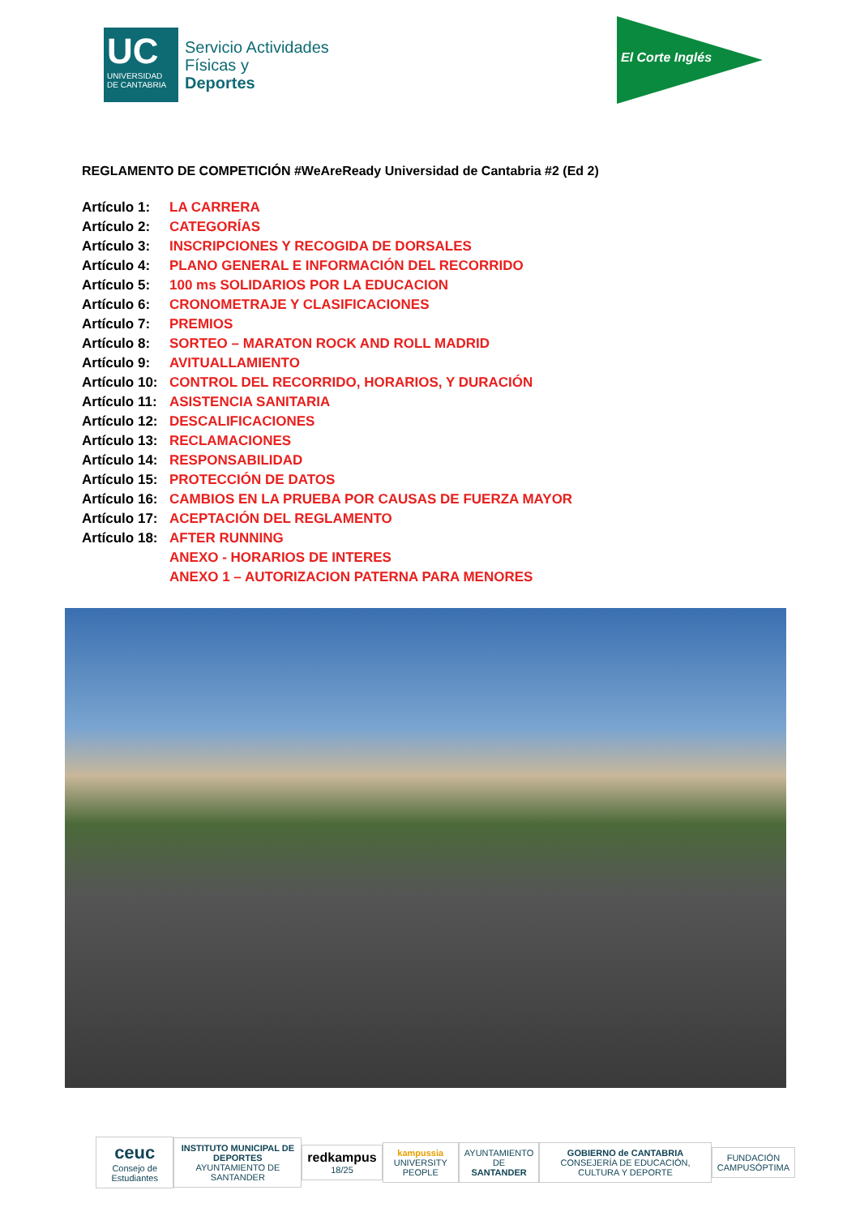UC
UNIVERSIDAD DE CANTABRIA
Servicio Actividades
Físicas y
Deportes
El Corte Inglés
REGLAMENTO DE COMPETICIÓN #WeAreReady Universidad de Cantabria #2 (Ed 2)
Artículo 1: LA CARRERA
Artículo 2: CATEGORÍAS
Artículo 3: INSCRIPCIONES Y RECOGIDA DE DORSALES
Artículo 4: PLANO GENERAL E INFORMACIÓN DEL RECORRIDO
Artículo 5: 100 ms SOLIDARIOS POR LA EDUCACION
Artículo 6: CRONOMETRAJE Y CLASIFICACIONES
Artículo 7: PREMIOS
Artículo 8: SORTEO – MARATON ROCK AND ROLL MADRID
Artículo 9: AVITUALLAMIENTO
Artículo 10: CONTROL DEL RECORRIDO, HORARIOS, Y DURACIÓN
Artículo 11: ASISTENCIA SANITARIA
Artículo 12: DESCALIFICACIONES
Artículo 13: RECLAMACIONES
Artículo 14: RESPONSABILIDAD
Artículo 15: PROTECCIÓN DE DATOS
Artículo 16: CAMBIOS EN LA PRUEBA POR CAUSAS DE FUERZA MAYOR
Artículo 17: ACEPTACIÓN DEL REGLAMENTO
Artículo 18: AFTER RUNNING
ANEXO - HORARIOS DE INTERES
ANEXO 1 – AUTORIZACION PATERNA PARA MENORES
ceuc
Consejo de Estudiantes
INSTITUTO MUNICIPAL DE DEPORTES
AYUNTAMIENTO DE SANTANDER
redkampus 18/25
kampussia
UNIVERSITY PEOPLE
AYUNTAMIENTO DE
SANTANDER
GOBIERNO de CANTABRIA
CONSEJERÍA DE EDUCACIÓN, CULTURA Y DEPORTE
FUNDACIÓN
CAMPUSÓPTIMA